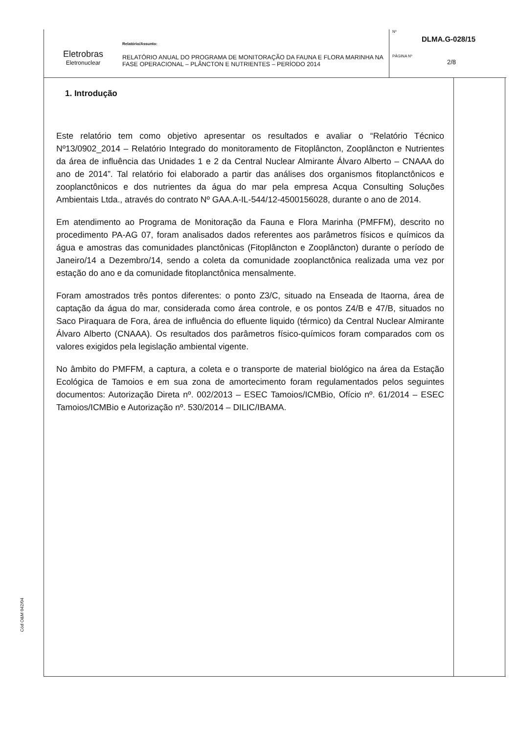Eletrobras
Eletronuclear
Relatório/Assunto:
RELATÓRIO ANUAL DO PROGRAMA DE MONITORAÇÃO DA FAUNA E FLORA MARINHA NA FASE OPERACIONAL – PLÂNCTON E NUTRIENTES – PERÍODO 2014
Nº
DLMA.G-028/15
PÁGINA Nº
2/8
1. Introdução
Este relatório tem como objetivo apresentar os resultados e avaliar o “Relatório Técnico Nº13/0902_2014 – Relatório Integrado do monitoramento de Fitoplâncton, Zooplâncton e Nutrientes da área de influência das Unidades 1 e 2 da Central Nuclear Almirante Álvaro Alberto – CNAAA do ano de 2014”. Tal relatório foi elaborado a partir das análises dos organismos fitoplanctônicos e zooplanctônicos e dos nutrientes da água do mar pela empresa Acqua Consulting Soluções Ambientais Ltda., através do contrato Nº GAA.A-IL-544/12-4500156028, durante o ano de 2014.
Em atendimento ao Programa de Monitoração da Fauna e Flora Marinha (PMFFM), descrito no procedimento PA-AG 07, foram analisados dados referentes aos parâmetros físicos e químicos da água e amostras das comunidades planctônicas (Fitoplâncton e Zooplâncton) durante o período de Janeiro/14 a Dezembro/14, sendo a coleta da comunidade zooplanctônica realizada uma vez por estação do ano e da comunidade fitoplanctônica mensalmente.
Foram amostrados três pontos diferentes: o ponto Z3/C, situado na Enseada de Itaorna, área de captação da água do mar, considerada como área controle, e os pontos Z4/B e 47/B, situados no Saco Piraquara de Fora, área de influência do efluente liquido (térmico) da Central Nuclear Almirante Álvaro Alberto (CNAAA). Os resultados dos parâmetros físico-químicos foram comparados com os valores exigidos pela legislação ambiental vigente.
No âmbito do PMFFM, a captura, a coleta e o transporte de material biológico na área da Estação Ecológica de Tamoios e em sua zona de amortecimento foram regulamentados pelos seguintes documentos: Autorização Direta nº. 002/2013 – ESEC Tamoios/ICMBio, Ofício nº. 61/2014 – ESEC Tamoios/ICMBio e Autorização nº. 530/2014 – DILIC/IBAMA.
Cód O&M 042/04